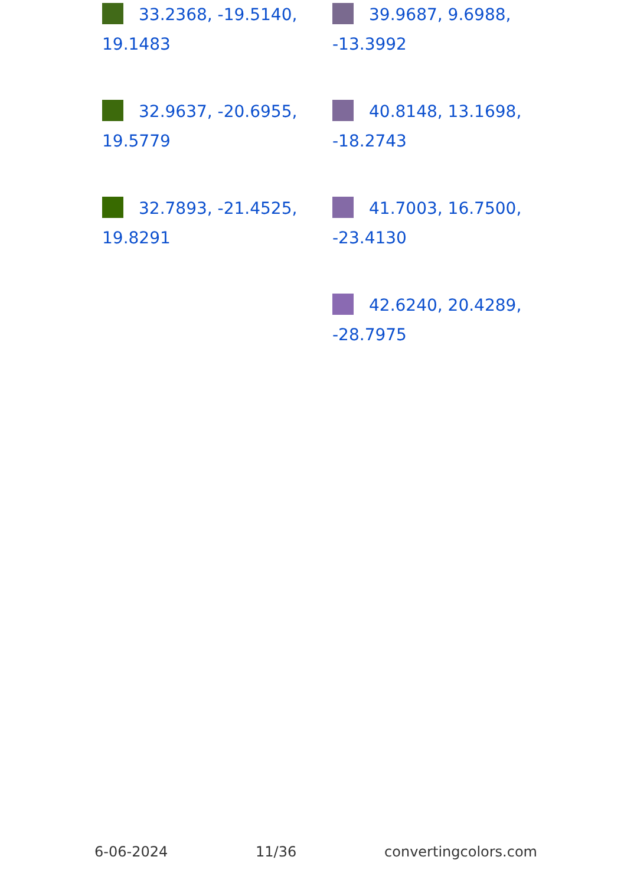33.2368, -19.5140, 19.1483
32.9637, -20.6955, 19.5779
32.7893, -21.4525, 19.8291
39.9687, 9.6988, -13.3992
40.8148, 13.1698, -18.2743
41.7003, 16.7500, -23.4130
42.6240, 20.4289, -28.7975
6-06-2024 11/36 convertingcolors.com